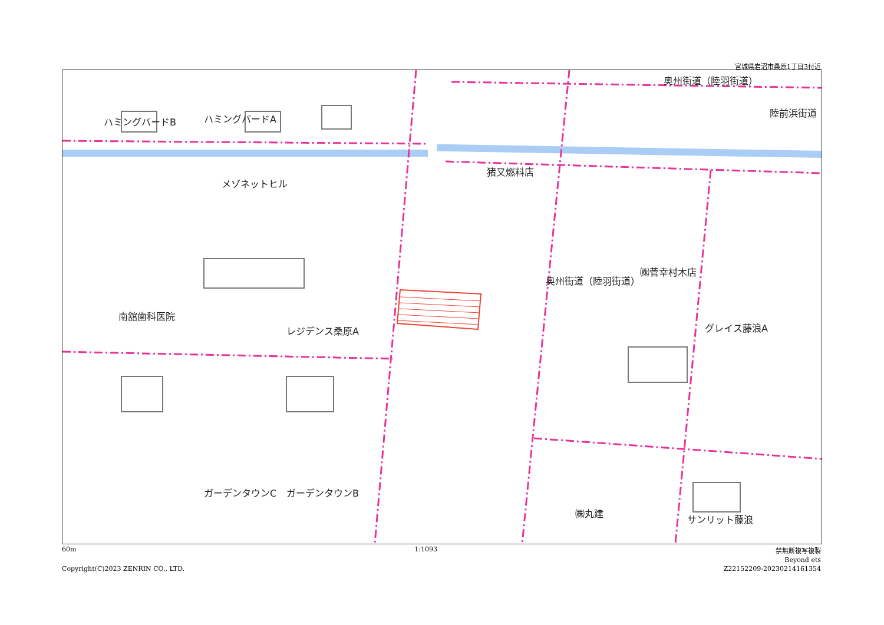宮城県岩沼市桑原1丁目3付近
奥州街道（陸羽街道）
ハミングバードA
ハミングバードB
猪又燃料店
メゾネットヒル
南舘歯科医院
レジデンス桑原A グレイス藤浪A
㈱菅幸村木店
㈱丸建
サンリット藤浪
ガーデンタウンC ガーデンタウンB
陸前浜街道
奥州街道（陸羽街道）
60m 1:1093 禁無断複写複製
Beyond ets
Copyright(C)2023 ZENRIN CO., LTD. Z22152209-20230214161354